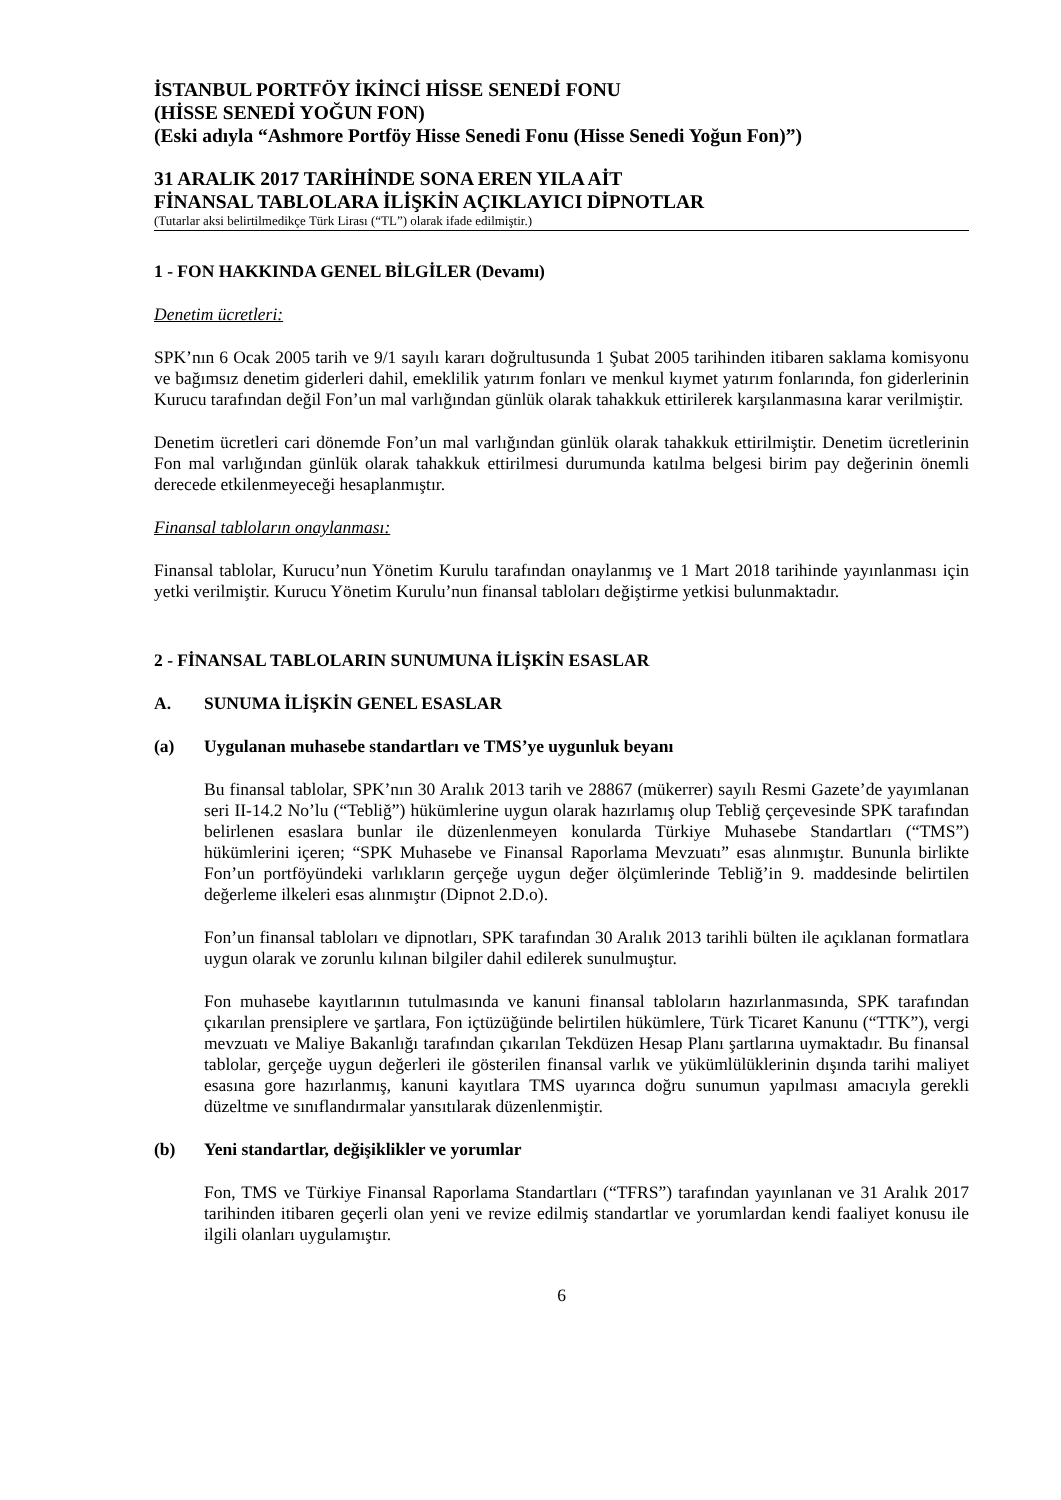İSTANBUL PORTFÖY İKİNCİ HİSSE SENEDİ FONU
(HİSSE SENEDİ YOĞUN FON)
(Eski adıyla “Ashmore Portföy Hisse Senedi Fonu (Hisse Senedi Yoğun Fon)”)
31 ARALIK 2017 TARİHİNDE SONA EREN YILA AİT
FİNANSAL TABLOLARA İLİŞKİN AÇIKLAYICI DİPNOTLAR
(Tutarlar aksi belirtilmedikçe Türk Lirası (“TL”) olarak ifade edilmiştir.)
1 - FON HAKKINDA GENEL BİLGİLER (Devamı)
Denetim ücretleri:
SPK’nın 6 Ocak 2005 tarih ve 9/1 sayılı kararı doğrultusunda 1 Şubat 2005 tarihinden itibaren saklama komisyonu ve bağımsız denetim giderleri dahil, emeklilik yatırım fonları ve menkul kıymet yatırım fonlarında, fon giderlerinin Kurucu tarafından değil Fon’un mal varlığından günlük olarak tahakkuk ettirilerek karşılanmasına karar verilmiştir.
Denetim ücretleri cari dönemde Fon’un mal varlığından günlük olarak tahakkuk ettirilmiştir. Denetim ücretlerinin Fon mal varlığından günlük olarak tahakkuk ettirilmesi durumunda katılma belgesi birim pay değerinin önemli derecede etkilenmeyeceği hesaplanmıştır.
Finansal tabloların onaylanması:
Finansal tablolar, Kurucu’nun Yönetim Kurulu tarafından onaylanmış ve 1 Mart 2018 tarihinde yayınlanması için yetki verilmiştir. Kurucu Yönetim Kurulu’nun finansal tabloları değiştirme yetkisi bulunmaktadır.
2 - FİNANSAL TABLOLARIN SUNUMUNA İLİŞKİN ESASLAR
A. SUNUMA İLİŞKİN GENEL ESASLAR
(a) Uygulanan muhasebe standartları ve TMS’ye uygunluk beyanı
Bu finansal tablolar, SPK’nın 30 Aralık 2013 tarih ve 28867 (mükerrer) sayılı Resmi Gazete’de yayımlanan seri II-14.2 No’lu (“Tebliğ”) hükümlerine uygun olarak hazırlamış olup Tebliğ çerçevesinde SPK tarafından belirlenen esaslara bunlar ile düzenlenmeyen konularda Türkiye Muhasebe Standartları (“TMS”) hükümlerini içeren; “SPK Muhasebe ve Finansal Raporlama Mevzuatı” esas alınmıştır. Bununla birlikte Fon’un portföyündeki varlıkların gerçeğe uygun değer ölçümlerinde Tebliğ’in 9. maddesinde belirtilen değerleme ilkeleri esas alınmıştır (Dipnot 2.D.o).
Fon’un finansal tabloları ve dipnotları, SPK tarafından 30 Aralık 2013 tarihli bülten ile açıklanan formatlara uygun olarak ve zorunlu kılınan bilgiler dahil edilerek sunulmuştur.
Fon muhasebe kayıtlarının tutulmasında ve kanuni finansal tabloların hazırlanmasında, SPK tarafından çıkarılan prensiplere ve şartlara, Fon içtüzüğünde belirtilen hükümlere, Türk Ticaret Kanunu (“TTK”), vergi mevzuatı ve Maliye Bakanlığı tarafından çıkarılan Tekdüzen Hesap Planı şartlarına uymaktadır. Bu finansal tablolar, gerçeğe uygun değerleri ile gösterilen finansal varlık ve yükümlülüklerinin dışında tarihi maliyet esasına gore hazırlanmış, kanuni kayıtlara TMS uyarınca doğru sunumun yapılması amacıyla gerekli düzeltme ve sınıflandırmalar yansıtılarak düzenlenmiştir.
(b) Yeni standartlar, değişiklikler ve yorumlar
Fon, TMS ve Türkiye Finansal Raporlama Standartları (“TFRS”) tarafından yayınlanan ve 31 Aralık 2017 tarihinden itibaren geçerli olan yeni ve revize edilmiş standartlar ve yorumlardan kendi faaliyet konusu ile ilgili olanları uygulamıştır.
6